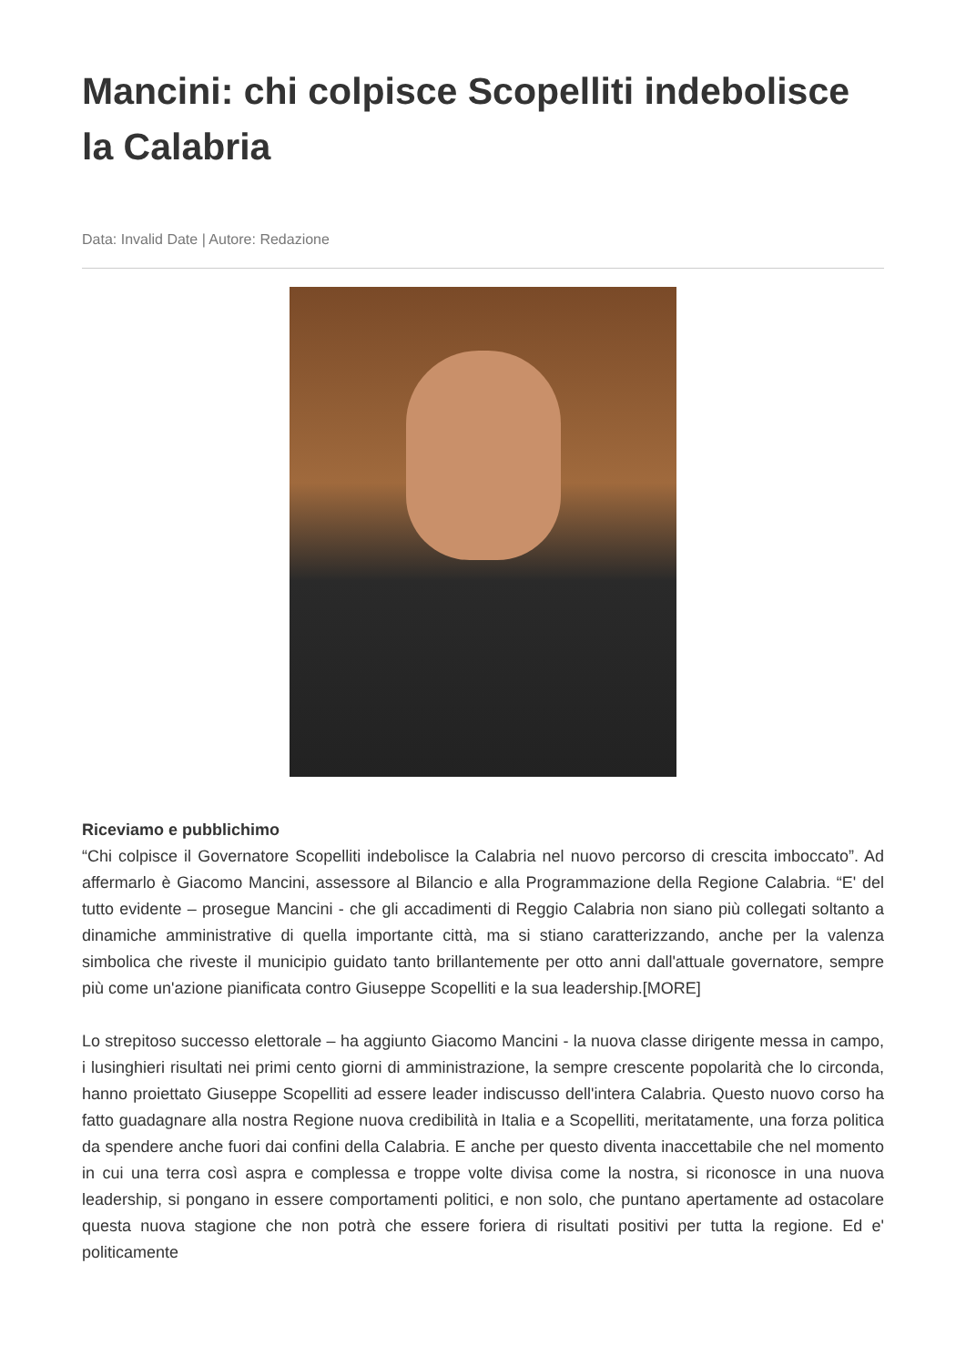Mancini: chi colpisce Scopelliti indebolisce la Calabria
Data: Invalid Date | Autore: Redazione
Riceviamo e pubblichimo
“Chi colpisce il Governatore Scopelliti indebolisce la Calabria nel nuovo percorso di crescita imboccato”. Ad affermarlo è Giacomo Mancini, assessore al Bilancio e alla Programmazione della Regione Calabria. “E' del tutto evidente – prosegue Mancini - che gli accadimenti di Reggio Calabria non siano più collegati soltanto a dinamiche amministrative di quella importante città, ma si stiano caratterizzando, anche per la valenza simbolica che riveste il municipio guidato tanto brillantemente per otto anni dall'attuale governatore, sempre più come un'azione pianificata contro Giuseppe Scopelliti e la sua leadership.[MORE]
Lo strepitoso successo elettorale – ha aggiunto Giacomo Mancini - la nuova classe dirigente messa in campo, i lusinghieri risultati nei primi cento giorni di amministrazione, la sempre crescente popolarità che lo circonda, hanno proiettato Giuseppe Scopelliti ad essere leader indiscusso dell'intera Calabria. Questo nuovo corso ha fatto guadagnare alla nostra Regione nuova credibilità in Italia e a Scopelliti, meritatamente, una forza politica da spendere anche fuori dai confini della Calabria. E anche per questo diventa inaccettabile che nel momento in cui una terra così aspra e complessa e troppe volte divisa come la nostra, si riconosce in una nuova leadership, si pongano in essere comportamenti politici, e non solo, che puntano apertamente ad ostacolare questa nuova stagione che non potrà che essere foriera di risultati positivi per tutta la regione. Ed e' politicamente